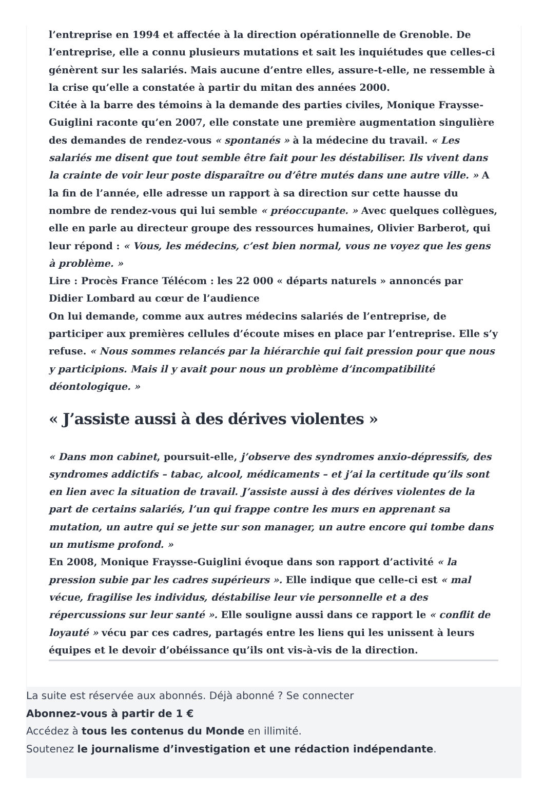l’entreprise en 1994 et affectée à la direction opérationnelle de Grenoble. De l’entreprise, elle a connu plusieurs mutations et sait les inquiétudes que celles-ci génèrent sur les salariés. Mais aucune d’entre elles, assure-t-elle, ne ressemble à la crise qu’elle a constatée à partir du mitan des années 2000.
Citée à la barre des témoins à la demande des parties civiles, Monique Fraysse-Guiglini raconte qu’en 2007, elle constate une première augmentation singulière des demandes de rendez-vous « spontanés » à la médecine du travail. « Les salariés me disent que tout semble être fait pour les déstabiliser. Ils vivent dans la crainte de voir leur poste disparaître ou d’être mutés dans une autre ville. » A la fin de l’année, elle adresse un rapport à sa direction sur cette hausse du nombre de rendez-vous qui lui semble « préoccupante. » Avec quelques collègues, elle en parle au directeur groupe des ressources humaines, Olivier Barberot, qui leur répond : « Vous, les médecins, c’est bien normal, vous ne voyez que les gens à problème. »
Lire : Procès France Télécom : les 22 000 « départs naturels » annoncés par Didier Lombard au cœur de l’audience
On lui demande, comme aux autres médecins salariés de l’entreprise, de participer aux premières cellules d’écoute mises en place par l’entreprise. Elle s’y refuse. « Nous sommes relancés par la hiérarchie qui fait pression pour que nous y participions. Mais il y avait pour nous un problème d’incompatibilité déontologique. »
« J’assiste aussi à des dérives violentes »
« Dans mon cabinet, poursuit-elle, j’observe des syndromes anxio-dépressifs, des syndromes addictifs – tabac, alcool, médicaments – et j’ai la certitude qu’ils sont en lien avec la situation de travail. J’assiste aussi à des dérives violentes de la part de certains salariés, l’un qui frappe contre les murs en apprenant sa mutation, un autre qui se jette sur son manager, un autre encore qui tombe dans un mutisme profond. »
En 2008, Monique Fraysse-Guiglini évoque dans son rapport d’activité « la pression subie par les cadres supérieurs ». Elle indique que celle-ci est « mal vécue, fragilise les individus, déstabilise leur vie personnelle et a des répercussions sur leur santé ». Elle souligne aussi dans ce rapport le « conflit de loyauté » vécu par ces cadres, partagés entre les liens qui les unissent à leurs équipes et le devoir d’obéissance qu’ils ont vis-à-vis de la direction.
La suite est réservée aux abonnés. Déjà abonné ? Se connecter
Abonnez-vous à partir de 1 €
Accédez à tous les contenus du Monde en illimité.
Soutenez le journalisme d’investigation et une rédaction indépendante.